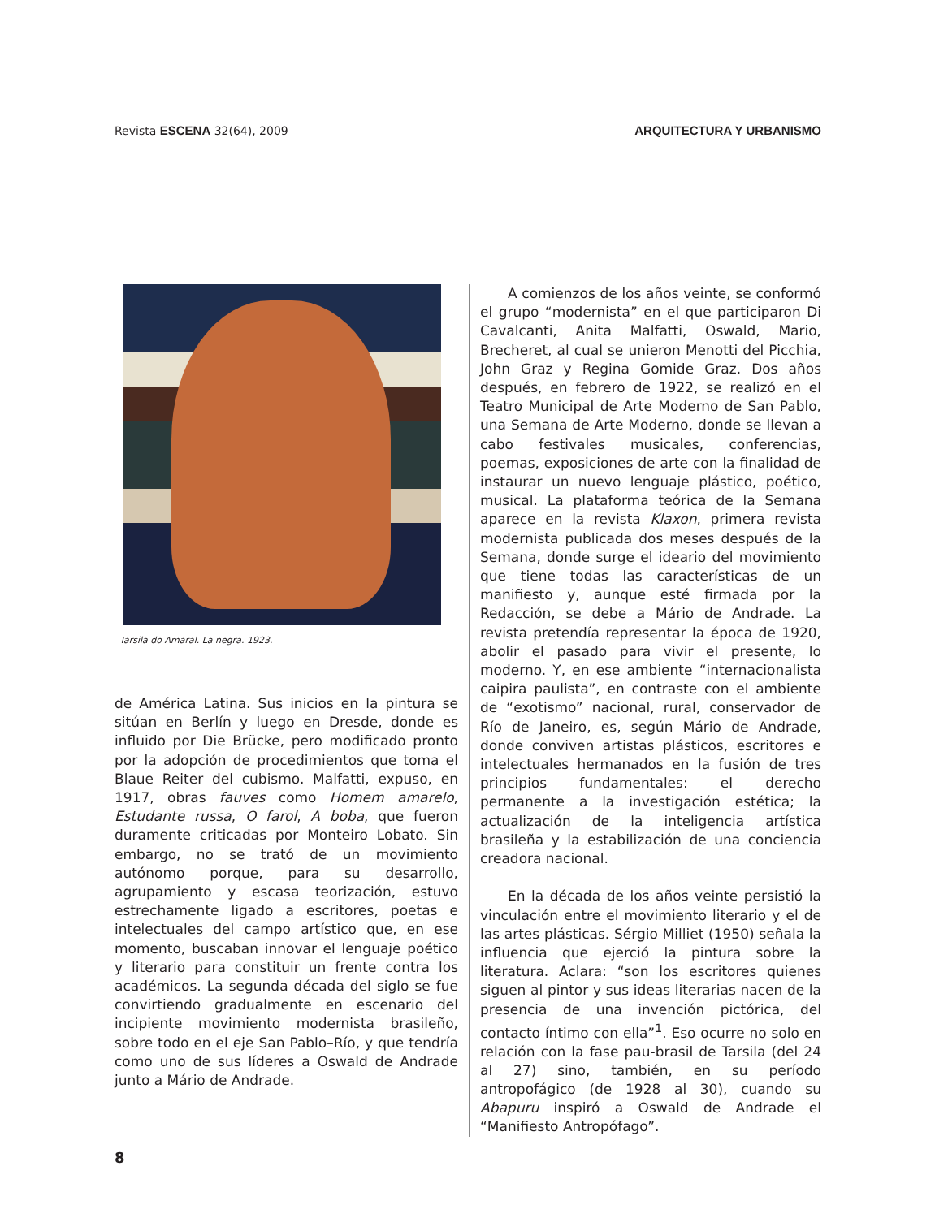Revista ESCENA 32(64), 2009 ARQUITECTURA Y URBANISMO
Tarsila do Amaral. La negra. 1923.
de América Latina. Sus inicios en la pintura se sitúan en Berlín y luego en Dresde, donde es influido por Die Brücke, pero modificado pronto por la adopción de procedimientos que toma el Blaue Reiter del cubismo. Malfatti, expuso, en 1917, obras fauves como Homem amarelo, Estudante russa, O farol, A boba, que fueron duramente criticadas por Monteiro Lobato. Sin embargo, no se trató de un movimiento autónomo porque, para su desarrollo, agrupamiento y escasa teorización, estuvo estrechamente ligado a escritores, poetas e intelectuales del campo artístico que, en ese momento, buscaban innovar el lenguaje poético y literario para constituir un frente contra los académicos. La segunda década del siglo se fue convirtiendo gradualmente en escenario del incipiente movimiento modernista brasileño, sobre todo en el eje San Pablo–Río, y que tendría como uno de sus líderes a Oswald de Andrade junto a Mário de Andrade.
A comienzos de los años veinte, se conformó el grupo “modernista” en el que participaron Di Cavalcanti, Anita Malfatti, Oswald, Mario, Brecheret, al cual se unieron Menotti del Picchia, John Graz y Regina Gomide Graz. Dos años después, en febrero de 1922, se realizó en el Teatro Municipal de Arte Moderno de San Pablo, una Semana de Arte Moderno, donde se llevan a cabo festivales musicales, conferencias, poemas, exposiciones de arte con la finalidad de instaurar un nuevo lenguaje plástico, poético, musical. La plataforma teórica de la Semana aparece en la revista Klaxon, primera revista modernista publicada dos meses después de la Semana, donde surge el ideario del movimiento que tiene todas las características de un manifiesto y, aunque esté firmada por la Redacción, se debe a Mário de Andrade. La revista pretendía representar la época de 1920, abolir el pasado para vivir el presente, lo moderno. Y, en ese ambiente “internacionalista caipira paulista”, en contraste con el ambiente de “exotismo” nacional, rural, conservador de Río de Janeiro, es, según Mário de Andrade, donde conviven artistas plásticos, escritores e intelectuales hermanados en la fusión de tres principios fundamentales: el derecho permanente a la investigación estética; la actualización de la inteligencia artística brasileña y la estabilización de una conciencia creadora nacional.
En la década de los años veinte persistió la vinculación entre el movimiento literario y el de las artes plásticas. Sérgio Milliet (1950) señala la influencia que ejerció la pintura sobre la literatura. Aclara: “son los escritores quienes siguen al pintor y sus ideas literarias nacen de la presencia de una invención pictórica, del contacto íntimo con ella”<sup>1</sup>. Eso ocurre no solo en relación con la fase pau-brasil de Tarsila (del 24 al 27) sino, también, en su período antropofágico (de 1928 al 30), cuando su Abapuru inspiró a Oswald de Andrade el “Manifiesto Antropófago”.
8